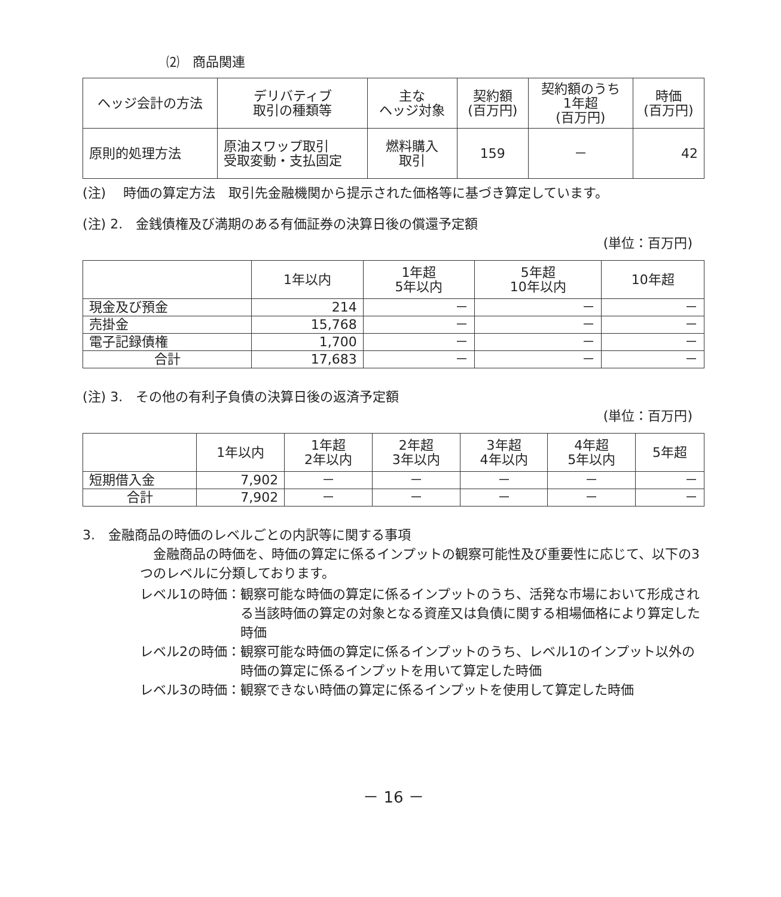⑵　商品関連
| ヘッジ会計の方法 | デリバティブ 取引の種類等 | 主な ヘッジ対象 | 契約額 (百万円) | 契約額のうち 1年超 (百万円) | 時価 (百万円) |
| --- | --- | --- | --- | --- | --- |
| 原則的処理方法 | 原油スワップ取引 受取変動・支払固定 | 燃料購入 取引 | 159 | － | 42 |
(注)　 時価の算定方法　取引先金融機関から提示された価格等に基づき算定しています。
(注) 2.　金銭債権及び満期のある有価証券の決算日後の償還予定額
(単位：百万円)
| | 1年以内 | 1年超 5年以内 | 5年超 10年以内 | 10年超 |
| --- | --- | --- | --- | --- |
| 現金及び預金 | 214 | － | － | － |
| 売掛金 | 15,768 | － | － | － |
| 電子記録債権 | 1,700 | － | － | － |
| 合計 | 17,683 | － | － | － |
(注) 3.　その他の有利子負債の決算日後の返済予定額
(単位：百万円)
| | 1年以内 | 1年超 2年以内 | 2年超 3年以内 | 3年超 4年以内 | 4年超 5年以内 | 5年超 |
| --- | --- | --- | --- | --- | --- | --- |
| 短期借入金 | 7,902 | － | － | － | － | － |
| 合計 | 7,902 | － | － | － | － | － |
3.　金融商品の時価のレベルごとの内訳等に関する事項
　金融商品の時価を、時価の算定に係るインプットの観察可能性及び重要性に応じて、以下の3つのレベルに分類しております。
レベル1の時価： 観察可能な時価の算定に係るインプットのうち、活発な市場において形成される当該時価の算定の対象となる資産又は負債に関する相場価格により算定した時価
レベル2の時価： 観察可能な時価の算定に係るインプットのうち、レベル1のインプット以外の時価の算定に係るインプットを用いて算定した時価
レベル3の時価： 観察できない時価の算定に係るインプットを使用して算定した時価
－ 16 －